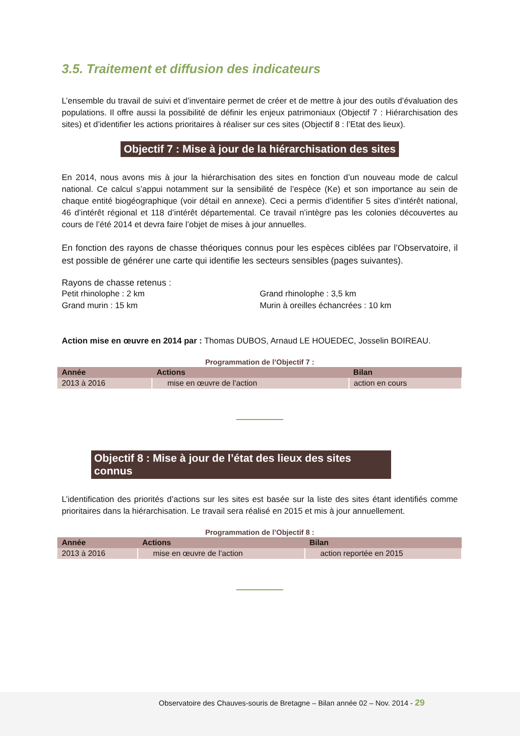3.5. Traitement et diffusion des indicateurs
L’ensemble du travail de suivi et d’inventaire permet de créer et de mettre à jour des outils d’évaluation des populations. Il offre aussi la possibilité de définir les enjeux patrimoniaux (Objectif 7 : Hiérarchisation des sites) et d’identifier les actions prioritaires à réaliser sur ces sites (Objectif 8 : l’Etat des lieux).
Objectif 7 : Mise à jour de la hiérarchisation des sites
En 2014, nous avons mis à jour la hiérarchisation des sites en fonction d’un nouveau mode de calcul national. Ce calcul s’appui notamment sur la sensibilité de l’espèce (Ke) et son importance au sein de chaque entité biogéographique (voir détail en annexe). Ceci a permis d’identifier 5 sites d’intérêt national, 46 d’intérêt régional et 118 d’intérêt départemental. Ce travail n’intègre pas les colonies découvertes au cours de l’été 2014 et devra faire l’objet de mises à jour annuelles.
En fonction des rayons de chasse théoriques connus pour les espèces ciblées par l’Observatoire, il est possible de générer une carte qui identifie les secteurs sensibles (pages suivantes).
Rayons de chasse retenus :
Petit rhinolophe : 2 km
Grand murin : 15 km
Grand rhinolophe : 3,5 km
Murin à oreilles échancrées : 10 km
Action mise en œuvre en 2014 par : Thomas DUBOS, Arnaud LE HOUEDEC, Josselin BOIREAU.
Programmation de l’Objectif 7 :
| Année | Actions | Bilan |
| --- | --- | --- |
| 2013 à 2016 | mise en œuvre de l’action | action en cours |
Objectif 8 : Mise à jour de l’état des lieux des sites connus
L’identification des priorités d’actions sur les sites est basée sur la liste des sites étant identifiés comme prioritaires dans la hiérarchisation. Le travail sera réalisé en 2015 et mis à jour annuellement.
Programmation de l’Objectif 8 :
| Année | Actions | Bilan |
| --- | --- | --- |
| 2013 à 2016 | mise en œuvre de l’action | action reportée en 2015 |
Observatoire des Chauves-souris de Bretagne – Bilan année 02 – Nov. 2014 - 29